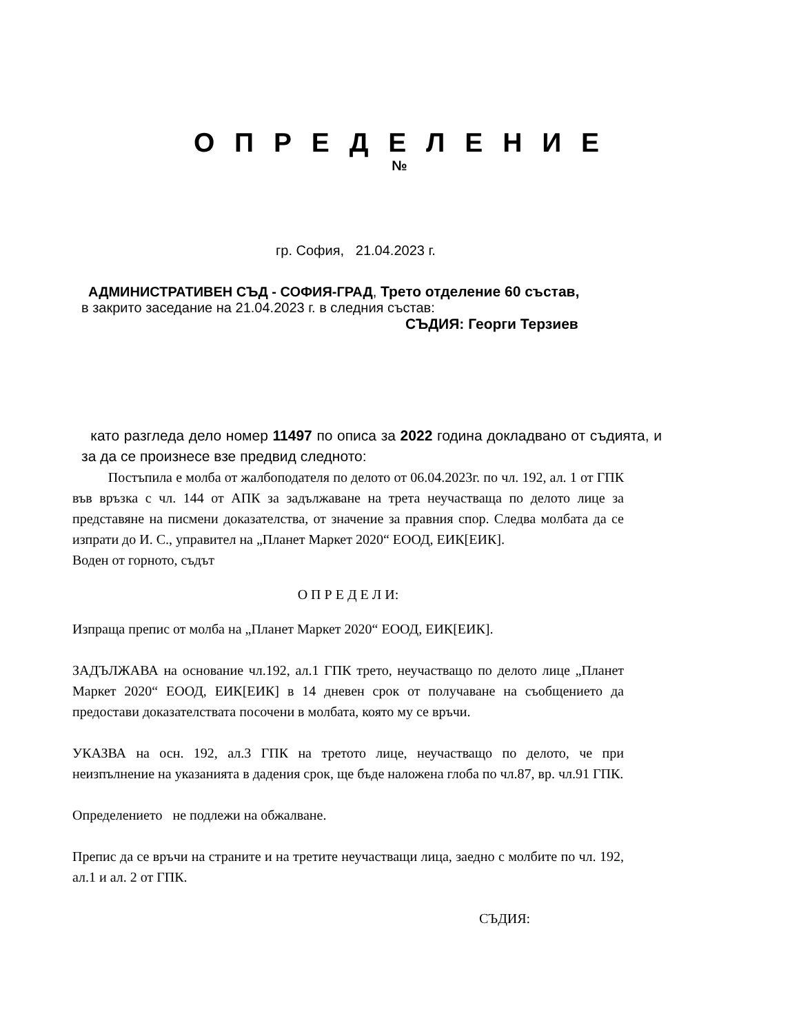О П Р Е Д Е Л Е Н И Е
№
гр. София, 21.04.2023 г.
АДМИНИСТРАТИВЕН СЪД - СОФИЯ-ГРАД, Трето отделение 60 състав,
в закрито заседание на 21.04.2023 г. в следния състав:
СЪДИЯ: Георги Терзиев
като разгледа дело номер 11497 по описа за 2022 година докладвано от съдията, и за да се произнесе взе предвид следното:
Постъпила е молба от жалбоподателя по делото от 06.04.2023г. по чл. 192, ал. 1 от ГПК във връзка с чл. 144 от АПК за задължаване на трета неучастваща по делото лице за представяне на писмени доказателства, от значение за правния спор. Следва молбата да се изпрати до И. С., управител на „Планет Маркет 2020“ ЕООД, ЕИК[ЕИК].
Воден от горното, съдът
О П Р Е Д Е Л И:
Изпраща препис от молба на „Планет Маркет 2020“ ЕООД, ЕИК[ЕИК].
ЗАДЪЛЖАВА на основание чл.192, ал.1 ГПК трето, неучастващо по делото лице „Планет Маркет 2020“ ЕООД, ЕИК[ЕИК] в 14 дневен срок от получаване на съобщението да предостави доказателствата посочени в молбата, която му се връчи.
УКАЗВА на осн. 192, ал.3 ГПК на третото лице, неучастващо по делото, че при неизпълнение на указанията в дадения срок, ще бъде наложена глоба по чл.87, вр. чл.91 ГПК.
Определението не подлежи на обжалване.
Препис да се връчи на страните и на третите неучастващи лица, заедно с молбите по чл. 192, ал.1 и ал. 2 от ГПК.
СЪДИЯ: